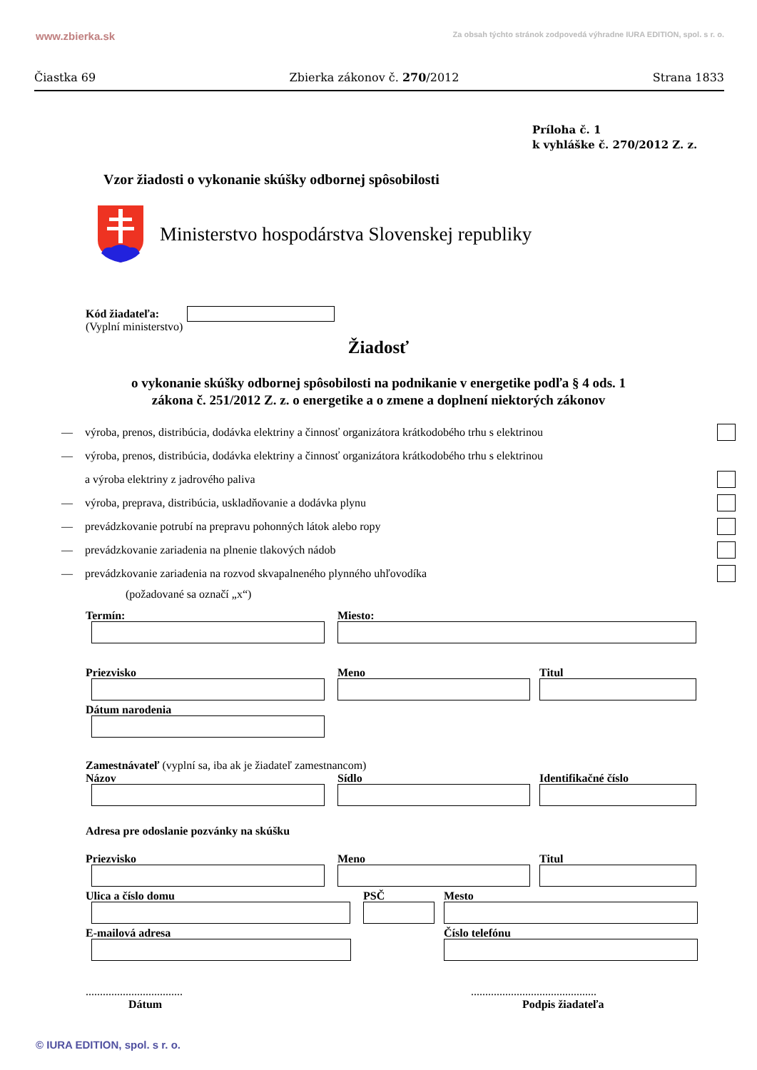www.zbierka.sk Za obsah týchto stránok zodpovedá výhradne IURA EDITION, spol. s r. o.
Čiastka 69 Zbierka zákonov č. 270/2012 Strana 1833
Príloha č. 1
k vyhláške č. 270/2012 Z. z.
Vzor žiadosti o vykonanie skúšky odbornej spôsobilosti
Ministerstvo hospodárstva Slovenskej republiky
Kód žiadateľa:
(Vyplní ministerstvo)
Žiadosť
o vykonanie skúšky odbornej spôsobilosti na podnikanie v energetike podľa § 4 ods. 1
zákona č. 251/2012 Z. z. o energetike a o zmene a doplnení niektorých zákonov
— výroba, prenos, distribúcia, dodávka elektriny a činnosť organizátora krátkodobého trhu s elektrinou
— výroba, prenos, distribúcia, dodávka elektriny a činnosť organizátora krátkodobého trhu s elektrinou
a výroba elektriny z jadrového paliva
— výroba, preprava, distribúcia, uskladňovanie a dodávka plynu
— prevádzkovanie potrubí na prepravu pohonných látok alebo ropy
— prevádzkovanie zariadenia na plnenie tlakových nádob
— prevádzkovanie zariadenia na rozvod skvapalneného plynného uhľovodíka
(požadované sa označí „x“)
Termín: Miesto:
Priezvisko Meno Titul
Dátum narodenia
Zamestnávateľ (vyplní sa, iba ak je žiadateľ zamestnancom)
Názov Sídlo Identifikačné číslo
Adresa pre odoslanie pozvánky na skúšku
Priezvisko Meno Titul
Ulica a číslo domu PSČ Mesto
E-mailová adresa Číslo telefónu
..................................
Dátum
............................................
Podpis žiadateľa
© IURA EDITION, spol. s r. o.